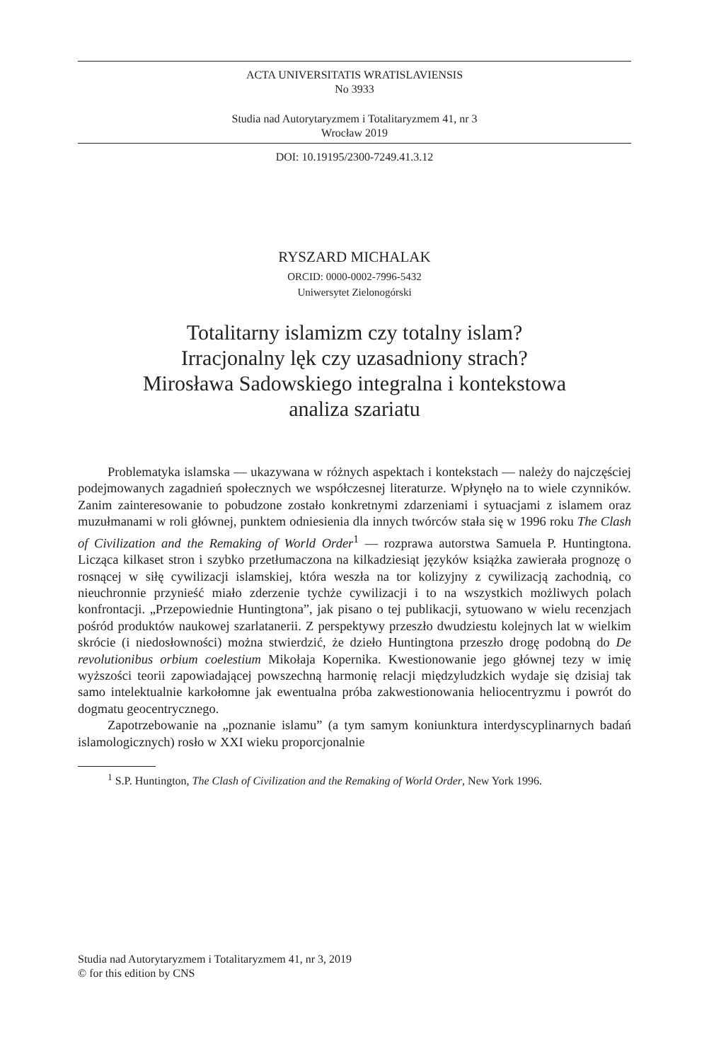ACTA UNIVERSITATIS WRATISLAVIENSIS
No 3933
Studia nad Autorytaryzmem i Totalitaryzmem 41, nr 3
Wrocław 2019
DOI: 10.19195/2300-7249.41.3.12
RYSZARD MICHALAK
ORCID: 0000-0002-7996-5432
Uniwersytet Zielonogórski
Totalitarny islamizm czy totalny islam?
Irracjonalny lęk czy uzasadniony strach?
Mirosława Sadowskiego integralna i kontekstowa
analiza szariatu
Problematyka islamska — ukazywana w różnych aspektach i kontekstach — należy do najczęściej podejmowanych zagadnień społecznych we współczesnej literaturze. Wpłynęło na to wiele czynników. Zanim zainteresowanie to pobudzone zostało konkretnymi zdarzeniami i sytuacjami z islamem oraz muzułmanami w roli głównej, punktem odniesienia dla innych twórców stała się w 1996 roku The Clash of Civilization and the Remaking of World Order<sup>1</sup> — rozprawa autorstwa Samuela P. Huntingtona. Licząca kilkaset stron i szybko przetłumaczona na kilkadziesiąt języków książka zawierała prognozę o rosnącej w siłę cywilizacji islamskiej, która weszła na tor kolizyjny z cywilizacją zachodnią, co nieuchronnie przynieść miało zderzenie tychże cywilizacji i to na wszystkich możliwych polach konfrontacji. „Przepowiednie Huntingtona”, jak pisano o tej publikacji, sytuowano w wielu recenzjach pośród produktów naukowej szarlatanerii. Z perspektywy przeszło dwudziestu kolejnych lat w wielkim skrócie (i niedosłowności) można stwierdzić, że dzieło Huntingtona przeszło drogę podobną do De revolutionibus orbium coelestium Mikołaja Kopernika. Kwestionowanie jego głównej tezy w imię wyższości teorii zapowiadającej powszechną harmonię relacji międzyludzkich wydaje się dzisiaj tak samo intelektualnie karkołomne jak ewentualna próba zakwestionowania heliocentryzmu i powrót do dogmatu geocentrycznego.
Zapotrzebowanie na „poznanie islamu” (a tym samym koniunktura interdyscyplinarnych badań islamologicznych) rosło w XXI wieku proporcjonalnie
<sup>1</sup> S.P. Huntington, The Clash of Civilization and the Remaking of World Order, New York 1996.
Studia nad Autorytaryzmem i Totalitaryzmem 41, nr 3, 2019
© for this edition by CNS